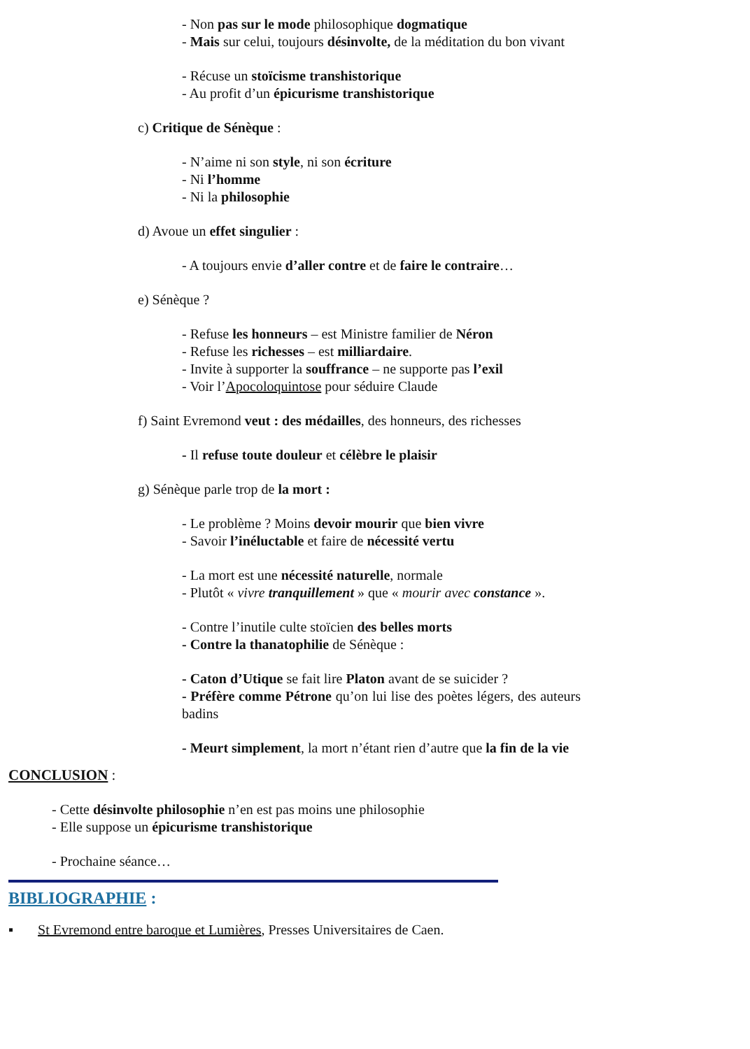- Non pas sur le mode philosophique dogmatique
- Mais sur celui, toujours désinvolte, de la méditation du bon vivant
- Récuse un stoïcisme transhistorique
- Au profit d’un épicurisme transhistorique
c) Critique de Sénèque :
- N’aime ni son style, ni son écriture
- Ni l’homme
- Ni la philosophie
d) Avoue un effet singulier :
- A toujours envie d’aller contre et de faire le contraire…
e) Sénèque ?
- Refuse les honneurs – est Ministre familier de Néron
- Refuse les richesses – est milliardaire.
- Invite à supporter la souffrance – ne supporte pas l’exil
- Voir l’Apocoloquintose pour séduire Claude
f) Saint Evremond veut : des médailles, des honneurs, des richesses
- Il refuse toute douleur et célèbre le plaisir
g) Sénèque parle trop de la mort :
- Le problème ? Moins devoir mourir que bien vivre
- Savoir l’inéluctable et faire de nécessité vertu
- La mort est une nécessité naturelle, normale
- Plutôt « vivre tranquillement » que « mourir avec constance ».
- Contre l’inutile culte stoïcien des belles morts
- Contre la thanatophilie de Sénèque :
- Caton d’Utique se fait lire Platon avant de se suicider ?
- Préfère comme Pétrone qu’on lui lise des poètes légers, des auteurs badins
- Meurt simplement, la mort n’étant rien d’autre que la fin de la vie
CONCLUSION :
- Cette désinvolte philosophie n’en est pas moins une philosophie
- Elle suppose un épicurisme transhistorique
- Prochaine séance…
BIBLIOGRAPHIE :
▪ St Evremond entre baroque et Lumières, Presses Universitaires de Caen.